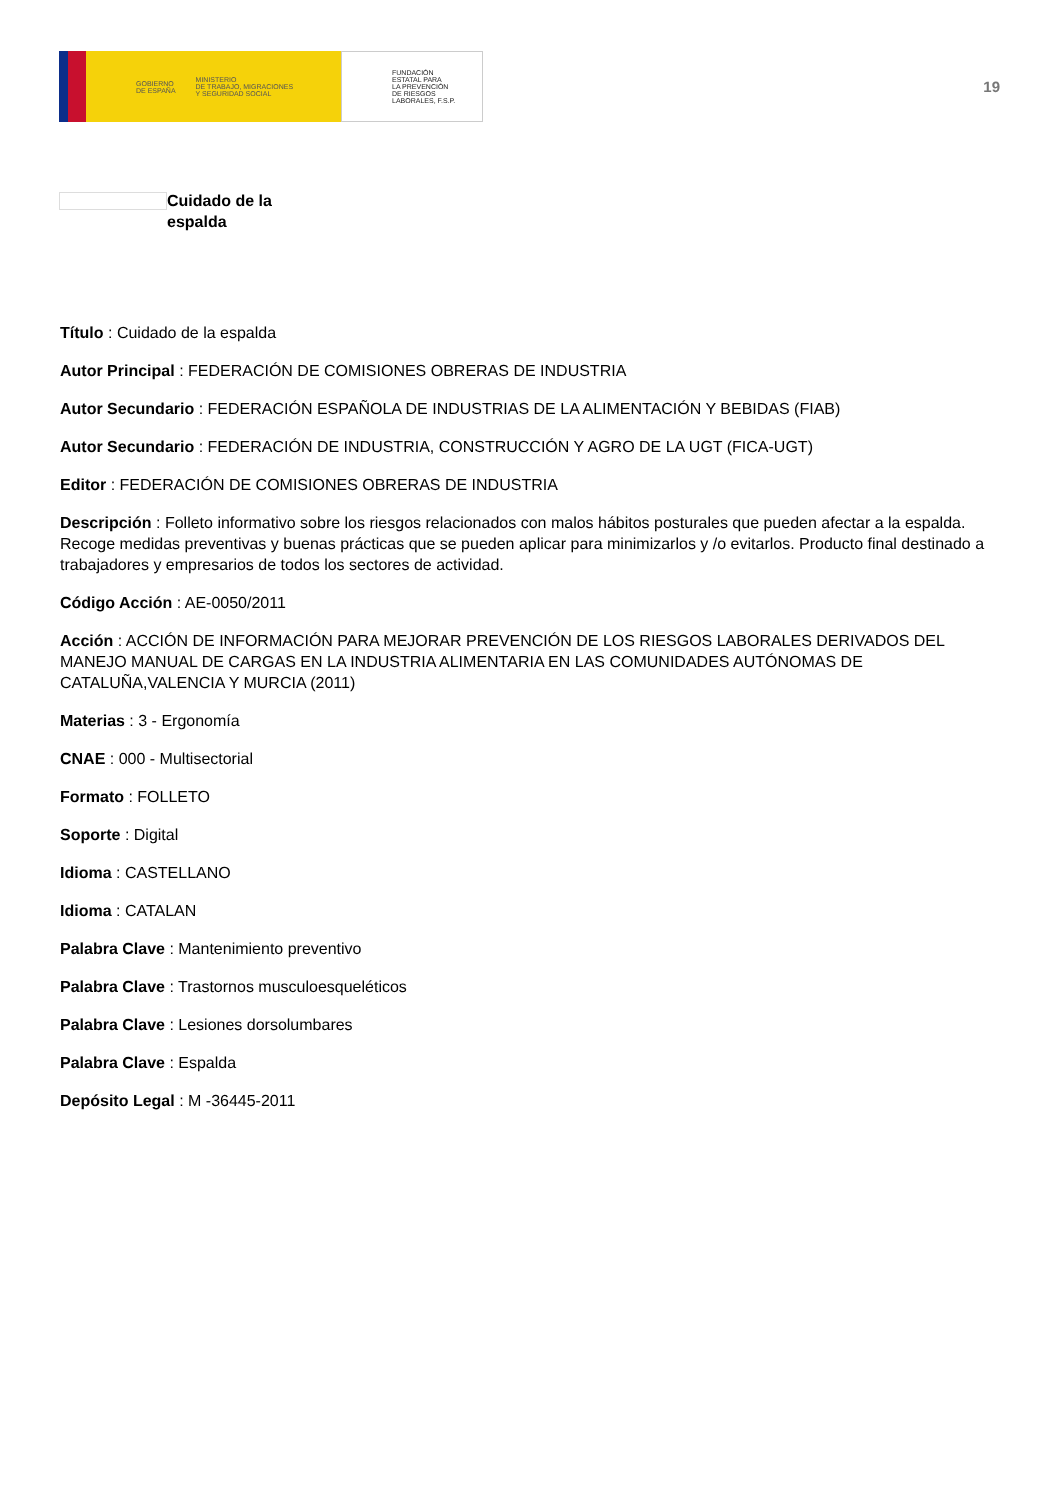GOBIERNO
DE ESPAÑA MINISTERIO
DE TRABAJO, MIGRACIONES
Y SEGURIDAD SOCIAL
FUNDACIÓN
ESTATAL PARA
LA PREVENCIÓN
DE RIESGOS
LABORALES, F.S.P.
19
Cuidado de la
espalda
Título : Cuidado de la espalda
Autor Principal : FEDERACIÓN DE COMISIONES OBRERAS DE INDUSTRIA
Autor Secundario : FEDERACIÓN ESPAÑOLA DE INDUSTRIAS DE LA ALIMENTACIÓN Y BEBIDAS (FIAB)
Autor Secundario : FEDERACIÓN DE INDUSTRIA, CONSTRUCCIÓN Y AGRO DE LA UGT (FICA-UGT)
Editor : FEDERACIÓN DE COMISIONES OBRERAS DE INDUSTRIA
Descripción : Folleto informativo sobre los riesgos relacionados con malos hábitos posturales que pueden afectar a la espalda. Recoge medidas preventivas y buenas prácticas que se pueden aplicar para minimizarlos y /o evitarlos. Producto final destinado a trabajadores y empresarios de todos los sectores de actividad.
Código Acción : AE-0050/2011
Acción : ACCIÓN DE INFORMACIÓN PARA MEJORAR PREVENCIÓN DE LOS RIESGOS LABORALES DERIVADOS DEL MANEJO MANUAL DE CARGAS EN LA INDUSTRIA ALIMENTARIA EN LAS COMUNIDADES AUTÓNOMAS DE CATALUÑA,VALENCIA Y MURCIA (2011)
Materias : 3 - Ergonomía
CNAE : 000 - Multisectorial
Formato : FOLLETO
Soporte : Digital
Idioma : CASTELLANO
Idioma : CATALAN
Palabra Clave : Mantenimiento preventivo
Palabra Clave : Trastornos musculoesqueléticos
Palabra Clave : Lesiones dorsolumbares
Palabra Clave : Espalda
Depósito Legal : M -36445-2011